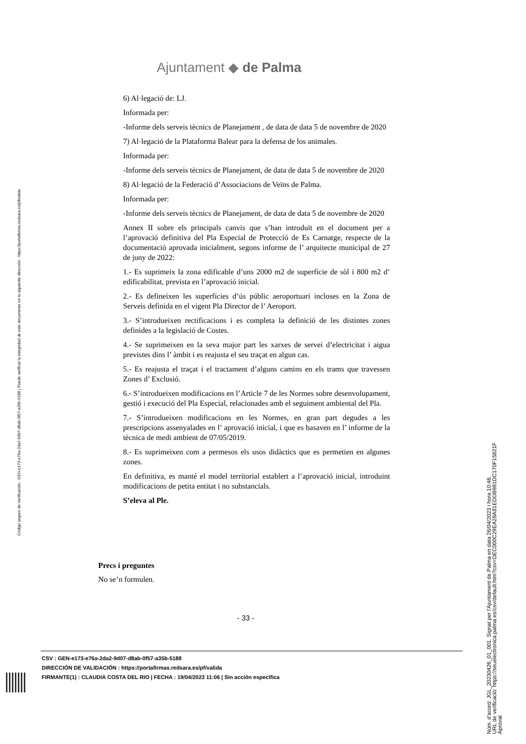Ajuntament ◆ de Palma
Código seguro de Verificación : GEN-e173-e76a-2da2-9d07-d8ab-0f57-a35b-5188 | Puede verificar la integridad de este documento en la siguiente dirección : https://portafirmas.redsara.es/pf/valida
6) Al·legació de: LJ.
Informada per:
-Informe dels serveis tècnics de Planejament , de data de data 5 de novembre de 2020
7) Al·legació de la Plataforma Balear para la defensa de los animales.
Informada per:
-Informe dels serveis tècnics de Planejament, de data de data 5 de novembre de 2020
8) Al·legació de la Federació d’Associacions de Veïns de Palma.
Informada per:
-Informe dels serveis tècnics de Planejament, de data de data 5 de novembre de 2020
Annex II sobre els principals canvis que s’han introduït en el document per a l’aprovació definitiva del Pla Especial de Protecció de Es Carnatge, respecte de la documentació aprovada inicialment, segons informe de l’ arquitecte municipal de 27 de juny de 2022:
1.- Es suprimeix la zona edificable d’uns 2000 m2 de superfície de sòl i 800 m2 d’ edificabilitat, prevista en l’aprovació inicial.
2.- Es defineixen les superfícies d’ús públic aeroportuari incloses en la Zona de Serveis definida en el vigent Pla Director de l’ Aeroport.
3.- S’introdueixen rectificacions i es completa la definició de les distintes zones definides a la legislació de Costes.
4.- Se suprimeixen en la seva major part les xarxes de servei d’electricitat i aigua previstes dins l’ àmbit i es reajusta el seu traçat en algun cas.
5.- Es reajusta el traçat i el tractament d’alguns camins en els trams que travessen Zones d’ Exclusió.
6.- S’introdueixen modificacions en l’Article 7 de les Normes sobre desenvolupament, gestió i execució del Pla Especial, relacionades amb el seguiment ambiental del Pla.
7.- S’introdueixen modificacions en les Normes, en gran part degudes a les prescripcions assenyalades en l’ aprovació inicial, i que es basaven en l’ informe de la tècnica de medi ambient de 07/05/2019.
8.- Es suprimeixen com a permesos els usos didàctics que es permetien en algunes zones.
En definitiva, es manté el model territorial establert a l’aprovació inicial, introduint modificacions de petita entitat i no substancials.
S’eleva al Ple.
Precs i preguntes
No se’n formulen.
- 33 -
CSV : GEN-e173-e76a-2da2-9d07-d8ab-0f57-a35b-5188
DIRECCIÓN DE VALIDACIÓN : https://portafirmas.redsara.es/pf/valida
FIRMANTE(1) : CLAUDIA COSTA DEL RIO | FECHA : 19/04/2023 11:06 | Sin acción específica
Núm. d'acord: JGL_20230426_01_001. Signat per l'Ajuntament de Palma en data 26/04/2023 i hora 10:46.
URL de verificació: https://seuelectronica.palma.es/csv/default.htm?csv=DEC000C29EA28A81EDDB981DC170F15821F
Aprovat